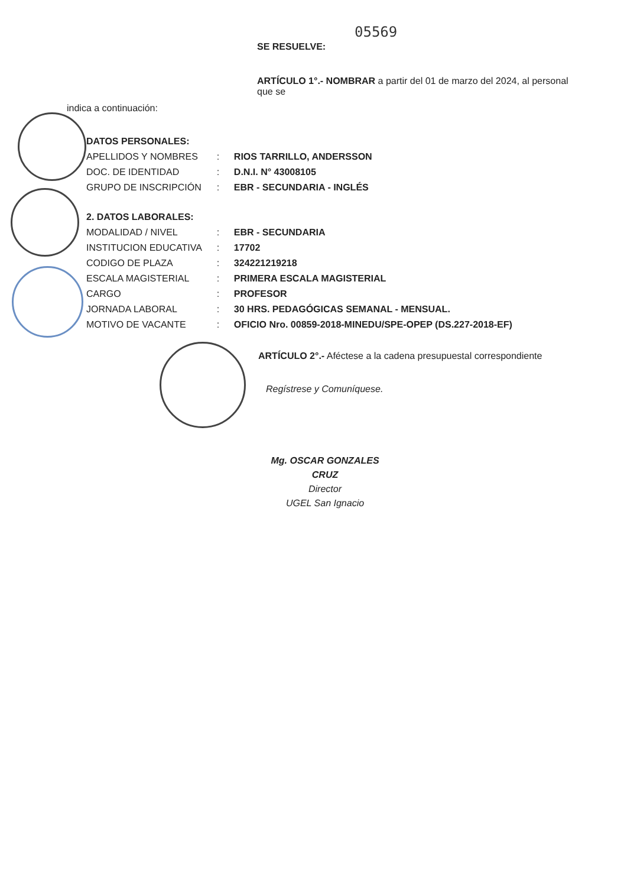05569
SE RESUELVE:
ARTÍCULO 1°.- NOMBRAR a partir del 01 de marzo del 2024, al personal que se
indica a continuación:
| DATOS PERSONALES: | | |
| APELLIDOS Y NOMBRES | : | RIOS TARRILLO, ANDERSSON |
| DOC. DE IDENTIDAD | : | D.N.I. N° 43008105 |
| GRUPO DE INSCRIPCIÓN | : | EBR - SECUNDARIA - INGLÉS |
| 2. DATOS LABORALES: | | |
| MODALIDAD / NIVEL | : | EBR - SECUNDARIA |
| INSTITUCION EDUCATIVA | : | 17702 |
| CODIGO DE PLAZA | : | 324221219218 |
| ESCALA MAGISTERIAL | : | PRIMERA ESCALA MAGISTERIAL |
| CARGO | : | PROFESOR |
| JORNADA LABORAL | : | 30 HRS. PEDAGÓGICAS SEMANAL - MENSUAL. |
| MOTIVO DE VACANTE | : | OFICIO Nro. 00859-2018-MINEDU/SPE-OPEP (DS.227-2018-EF) |
ARTÍCULO 2°.- Aféctese a la cadena presupuestal correspondiente
Regístrese y Comuníquese.
Mg. OSCAR GONZALES CRUZ
Director
UGEL San Ignacio